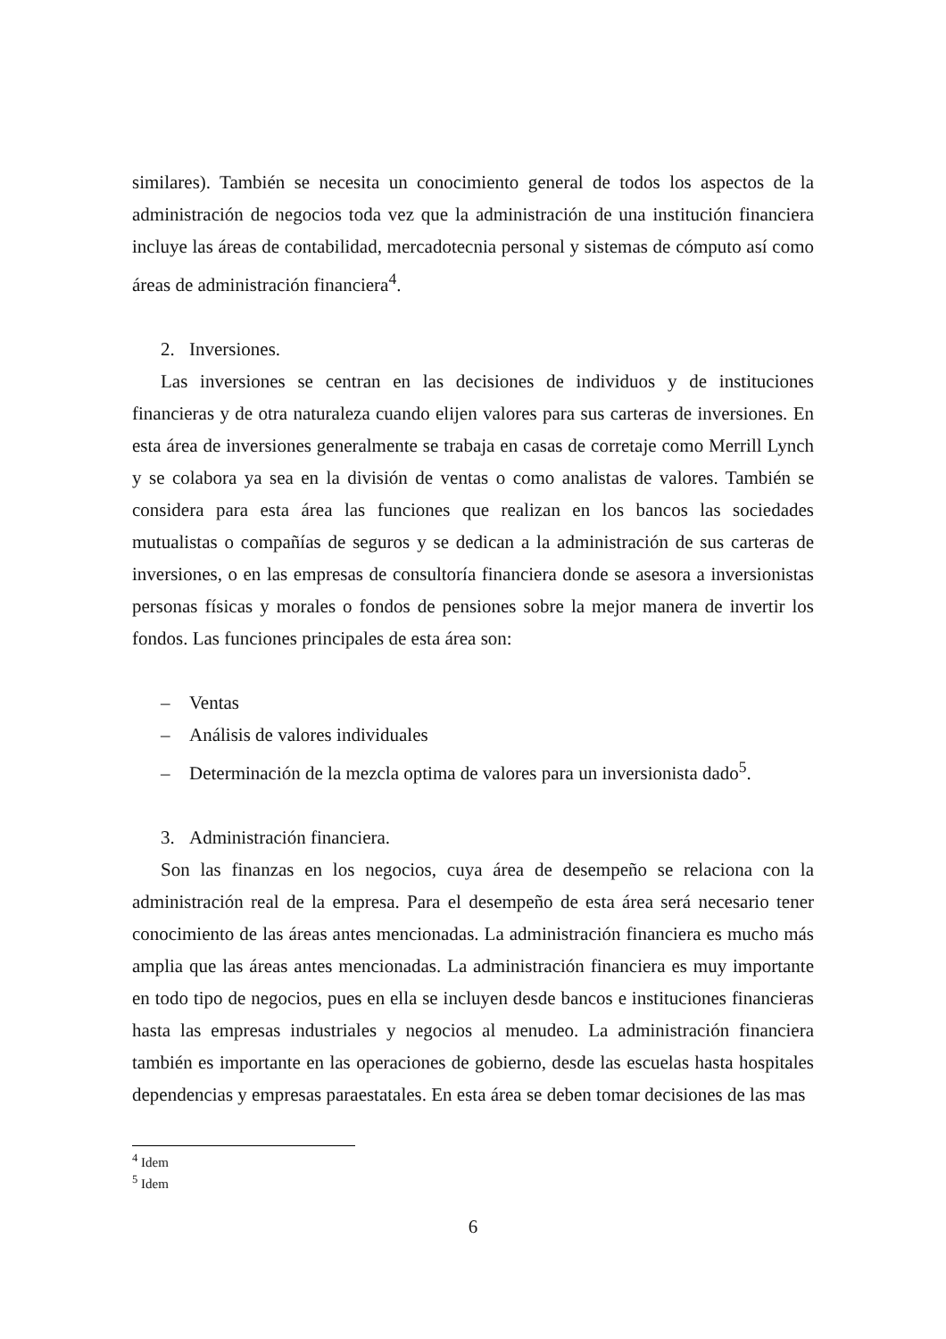similares). También se necesita un conocimiento general de todos los aspectos de la administración de negocios toda vez que la administración de una institución financiera incluye las áreas de contabilidad, mercadotecnia personal y sistemas de cómputo así como áreas de administración financiera<sup>4</sup>.
2. Inversiones.
Las inversiones se centran en las decisiones de individuos y de instituciones financieras y de otra naturaleza cuando elijen valores para sus carteras de inversiones. En esta área de inversiones generalmente se trabaja en casas de corretaje como Merrill Lynch y se colabora ya sea en la división de ventas o como analistas de valores. También se considera para esta área las funciones que realizan en los bancos las sociedades mutualistas o compañías de seguros y se dedican a la administración de sus carteras de inversiones, o en las empresas de consultoría financiera donde se asesora a inversionistas personas físicas y morales o fondos de pensiones sobre la mejor manera de invertir los fondos. Las funciones principales de esta área son:
– Ventas
– Análisis de valores individuales
– Determinación de la mezcla optima de valores para un inversionista dado<sup>5</sup>.
3. Administración financiera.
Son las finanzas en los negocios, cuya área de desempeño se relaciona con la administración real de la empresa. Para el desempeño de esta área será necesario tener conocimiento de las áreas antes mencionadas. La administración financiera es mucho más amplia que las áreas antes mencionadas. La administración financiera es muy importante en todo tipo de negocios, pues en ella se incluyen desde bancos e instituciones financieras hasta las empresas industriales y negocios al menudeo. La administración financiera también es importante en las operaciones de gobierno, desde las escuelas hasta hospitales dependencias y empresas paraestatales. En esta área se deben tomar decisiones de las mas
<sup>4</sup> Idem
<sup>5</sup> Idem
6